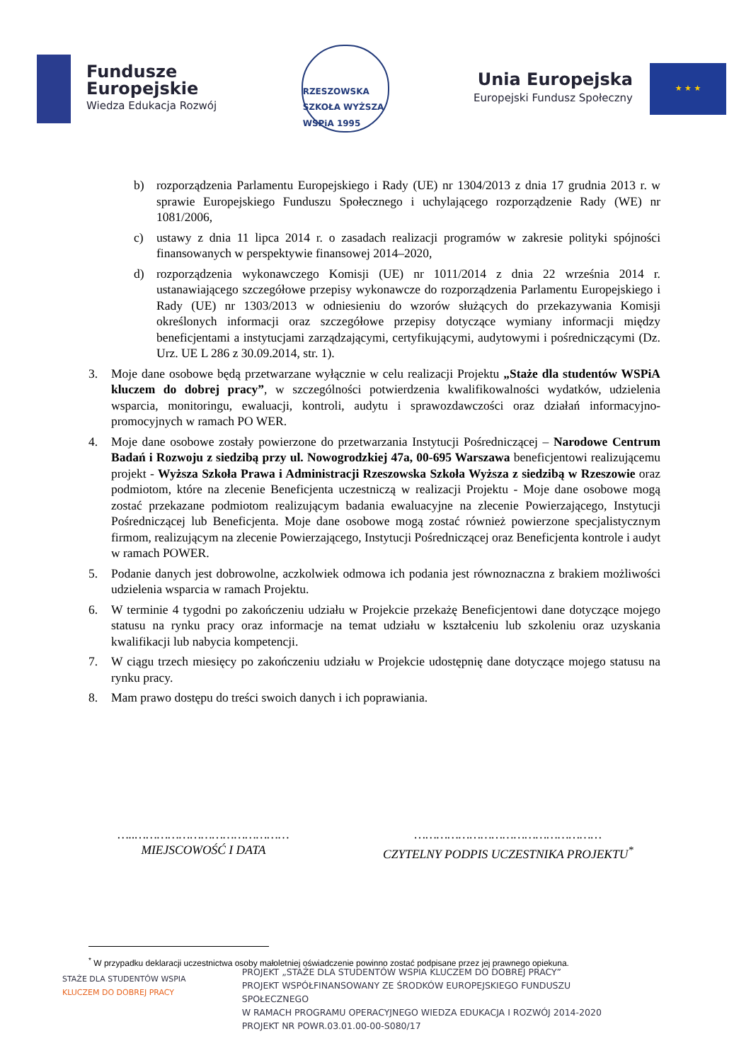Fundusze
Europejskie
Wiedza Edukacja Rozwój
RZESZOWSKA SZKOŁA WYŻSZA WSPiA 1995
Unia Europejska
Europejski Fundusz Społeczny
★ ★ ★
b) rozporządzenia Parlamentu Europejskiego i Rady (UE) nr 1304/2013 z dnia 17 grudnia 2013 r. w sprawie Europejskiego Funduszu Społecznego i uchylającego rozporządzenie Rady (WE) nr 1081/2006,
c) ustawy z dnia 11 lipca 2014 r. o zasadach realizacji programów w zakresie polityki spójności finansowanych w perspektywie finansowej 2014–2020,
d) rozporządzenia wykonawczego Komisji (UE) nr 1011/2014 z dnia 22 września 2014 r. ustanawiającego szczegółowe przepisy wykonawcze do rozporządzenia Parlamentu Europejskiego i Rady (UE) nr 1303/2013 w odniesieniu do wzorów służących do przekazywania Komisji określonych informacji oraz szczegółowe przepisy dotyczące wymiany informacji między beneficjentami a instytucjami zarządzającymi, certyfikującymi, audytowymi i pośredniczącymi (Dz. Urz. UE L 286 z 30.09.2014, str. 1).
3. Moje dane osobowe będą przetwarzane wyłącznie w celu realizacji Projektu „Staże dla studentów WSPiA kluczem do dobrej pracy”, w szczególności potwierdzenia kwalifikowalności wydatków, udzielenia wsparcia, monitoringu, ewaluacji, kontroli, audytu i sprawozdawczości oraz działań informacyjno-promocyjnych w ramach PO WER.
4. Moje dane osobowe zostały powierzone do przetwarzania Instytucji Pośredniczącej – Narodowe Centrum Badań i Rozwoju z siedzibą przy ul. Nowogrodzkiej 47a, 00-695 Warszawa beneficjentowi realizującemu projekt - Wyższa Szkoła Prawa i Administracji Rzeszowska Szkoła Wyższa z siedzibą w Rzeszowie oraz podmiotom, które na zlecenie Beneficjenta uczestniczą w realizacji Projektu - Moje dane osobowe mogą zostać przekazane podmiotom realizującym badania ewaluacyjne na zlecenie Powierzającego, Instytucji Pośredniczącej lub Beneficjenta. Moje dane osobowe mogą zostać również powierzone specjalistycznym firmom, realizującym na zlecenie Powierzającego, Instytucji Pośredniczącej oraz Beneficjenta kontrole i audyt w ramach POWER.
5. Podanie danych jest dobrowolne, aczkolwiek odmowa ich podania jest równoznaczna z brakiem możliwości udzielenia wsparcia w ramach Projektu.
6. W terminie 4 tygodni po zakończeniu udziału w Projekcie przekażę Beneficjentowi dane dotyczące mojego statusu na rynku pracy oraz informacje na temat udziału w kształceniu lub szkoleniu oraz uzyskania kwalifikacji lub nabycia kompetencji.
7. W ciągu trzech miesięcy po zakończeniu udziału w Projekcie udostępnię dane dotyczące mojego statusu na rynku pracy.
8. Mam prawo dostępu do treści swoich danych i ich poprawiania.
…..……………………………………
MIEJSCOWOŚĆ I DATA
……………………………………………
CZYTELNY PODPIS UCZESTNIKA PROJEKTU<sup>*</sup>
<sup>*</sup> W przypadku deklaracji uczestnictwa osoby małoletniej oświadczenie powinno zostać podpisane przez jej prawnego opiekuna.
STAŻE DLA STUDENTÓW WSPIA
KLUCZEM DO DOBREJ PRACY
PROJEKT „STAŻE DLA STUDENTÓW WSPIA KLUCZEM DO DOBREJ PRACY”
PROJEKT WSPÓŁFINANSOWANY ZE ŚRODKÓW EUROPEJSKIEGO FUNDUSZU SPOŁECZNEGO
W RAMACH PROGRAMU OPERACYJNEGO WIEDZA EDUKACJA I ROZWÓJ 2014-2020
PROJEKT NR POWR.03.01.00-00-S080/17